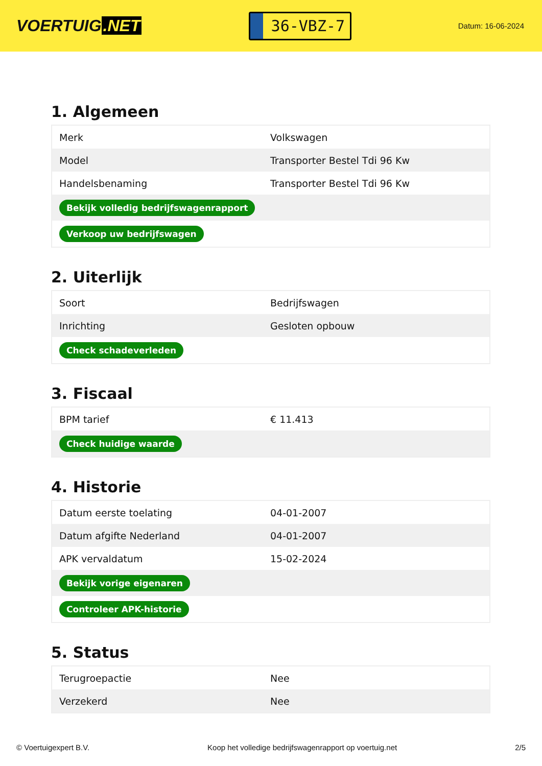VOERTUIG.NET
36-VBZ-7
Datum: 16-06-2024
1. Algemeen
| Merk | Volkswagen |
| Model | Transporter Bestel Tdi 96 Kw |
| Handelsbenaming | Transporter Bestel Tdi 96 Kw |
| Bekijk volledig bedrijfswagenrapport | |
| Verkoop uw bedrijfswagen | |
2. Uiterlijk
| Soort | Bedrijfswagen |
| Inrichting | Gesloten opbouw |
| Check schadeverleden | |
3. Fiscaal
| BPM tarief | € 11.413 |
| Check huidige waarde | |
4. Historie
| Datum eerste toelating | 04-01-2007 |
| Datum afgifte Nederland | 04-01-2007 |
| APK vervaldatum | 15-02-2024 |
| Bekijk vorige eigenaren | |
| Controleer APK-historie | |
5. Status
| Terugroepactie | Nee |
| Verzekerd | Nee |
© Voertuigexpert B.V. Koop het volledige bedrijfswagenrapport op voertuig.net 2/5